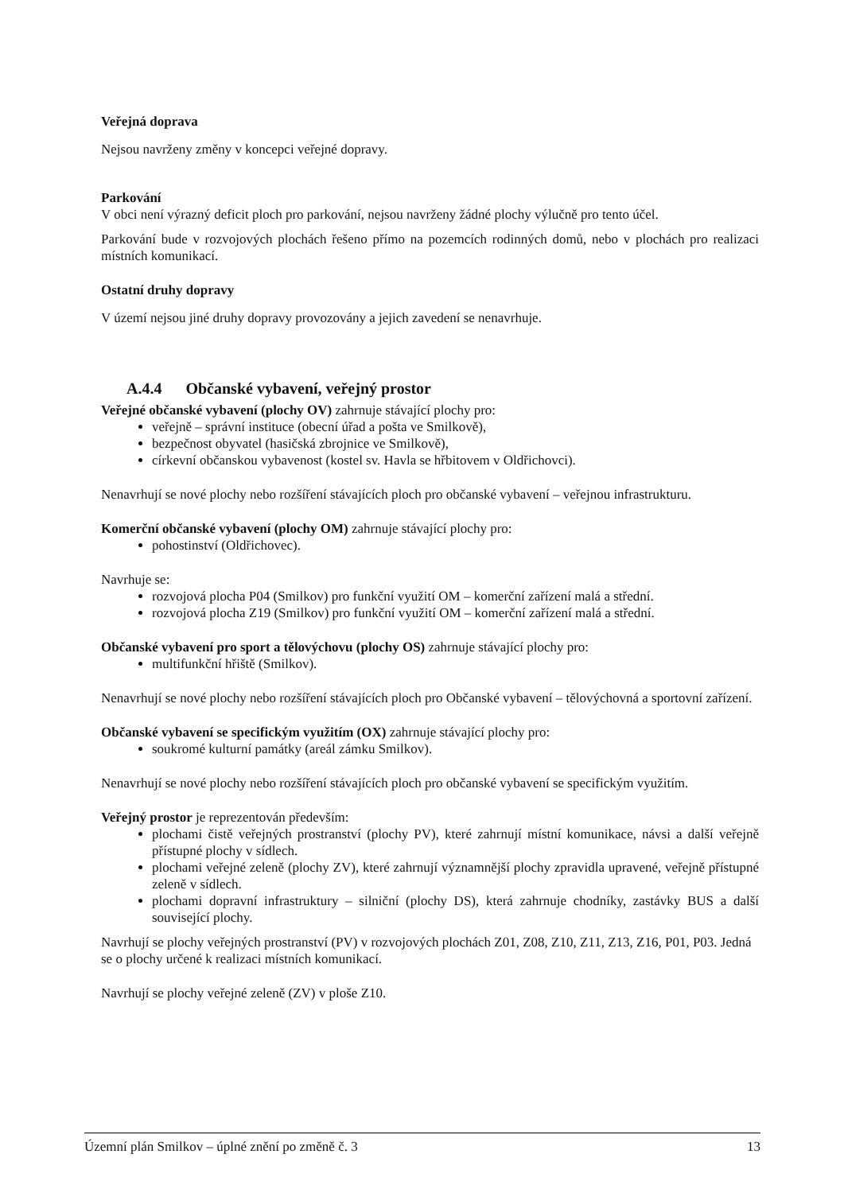Veřejná doprava
Nejsou navrženy změny v koncepci veřejné dopravy.
Parkování
V obci není výrazný deficit ploch pro parkování, nejsou navrženy žádné plochy výlučně pro tento účel.
Parkování bude v rozvojových plochách řešeno přímo na pozemcích rodinných domů, nebo v plochách pro realizaci místních komunikací.
Ostatní druhy dopravy
V území nejsou jiné druhy dopravy provozovány a jejich zavedení se nenavrhuje.
A.4.4 Občanské vybavení, veřejný prostor
Veřejné občanské vybavení (plochy OV) zahrnuje stávající plochy pro:
veřejně – správní instituce (obecní úřad a pošta ve Smilkově),
bezpečnost obyvatel (hasičská zbrojnice ve Smilkově),
církevní občanskou vybavenost (kostel sv. Havla se hřbitovem v Oldřichovci).
Nenavrhují se nové plochy nebo rozšíření stávajících ploch pro občanské vybavení – veřejnou infrastrukturu.
Komerční občanské vybavení (plochy OM) zahrnuje stávající plochy pro:
pohostinství (Oldřichovec).
Navrhuje se:
rozvojová plocha P04 (Smilkov) pro funkční využití OM – komerční zařízení malá a střední.
rozvojová plocha Z19 (Smilkov) pro funkční využití OM – komerční zařízení malá a střední.
Občanské vybavení pro sport a tělovýchovu (plochy OS) zahrnuje stávající plochy pro:
multifunkční hřiště (Smilkov).
Nenavrhují se nové plochy nebo rozšíření stávajících ploch pro Občanské vybavení – tělovýchovná a sportovní zařízení.
Občanské vybavení se specifickým využitím (OX) zahrnuje stávající plochy pro:
soukromé kulturní památky (areál zámku Smilkov).
Nenavrhují se nové plochy nebo rozšíření stávajících ploch pro občanské vybavení se specifickým využitím.
Veřejný prostor je reprezentován především:
plochami čistě veřejných prostranství (plochy PV), které zahrnují místní komunikace, návsi a další veřejně přístupné plochy v sídlech.
plochami veřejné zeleně (plochy ZV), které zahrnují významnější plochy zpravidla upravené, veřejně přístupné zeleně v sídlech.
plochami dopravní infrastruktury – silniční (plochy DS), která zahrnuje chodníky, zastávky BUS a další související plochy.
Navrhují se plochy veřejných prostranství (PV) v rozvojových plochách Z01, Z08, Z10, Z11, Z13, Z16, P01, P03. Jedná se o plochy určené k realizaci místních komunikací.
Navrhují se plochy veřejné zeleně (ZV) v ploše Z10.
Územní plán Smilkov – úplné znění po změně č. 3 13